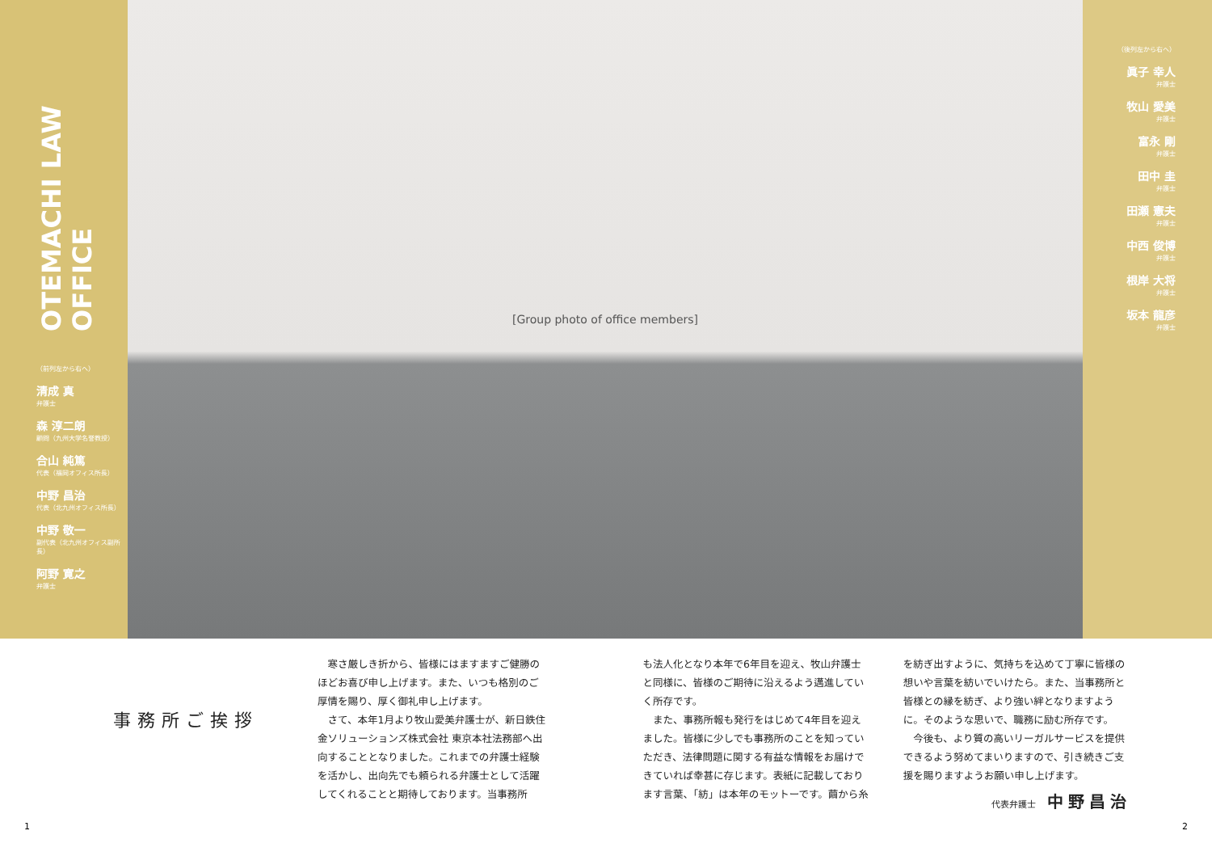OTEMACHI LAW OFFICE
（前列左から右へ）
清成 真
弁護士
森 淳二朗
顧問（九州大学名誉教授）
合山 純篤
代表（福岡オフィス所長）
中野 昌治
代表（北九州オフィス所長）
中野 敬一
副代表（北九州オフィス副所長）
阿野 寛之
弁護士
[Group photo of office members]
（後列左から右へ）
眞子 幸人
弁護士
牧山 愛美
弁護士
富永 剛
弁護士
田中 圭
弁護士
田瀬 憲夫
弁護士
中西 俊博
弁護士
根岸 大将
弁護士
坂本 龍彦
弁護士
事務所ご挨拶
　寒さ厳しき折から、皆様にはますますご健勝のほどお喜び申し上げます。また、いつも格別のご厚情を賜り、厚く御礼申し上げます。
　さて、本年1月より牧山愛美弁護士が、新日鉄住金ソリューションズ株式会社 東京本社法務部へ出向することとなりました。これまでの弁護士経験を活かし、出向先でも頼られる弁護士として活躍してくれることと期待しております。当事務所
も法人化となり本年で6年目を迎え、牧山弁護士と同様に、皆様のご期待に沿えるよう邁進していく所存です。
　また、事務所報も発行をはじめて4年目を迎えました。皆様に少しでも事務所のことを知っていただき、法律問題に関する有益な情報をお届けできていれば幸甚に存じます。表紙に記載しております言葉、「紡」は本年のモットーです。繭から糸
を紡ぎ出すように、気持ちを込めて丁寧に皆様の想いや言葉を紡いでいけたら。また、当事務所と皆様との縁を紡ぎ、より強い絆となりますように。そのような思いで、職務に励む所存です。
　今後も、より質の高いリーガルサービスを提供できるよう努めてまいりますので、引き続きご支援を賜りますようお願い申し上げます。
代表弁護士 中野昌治
1 2